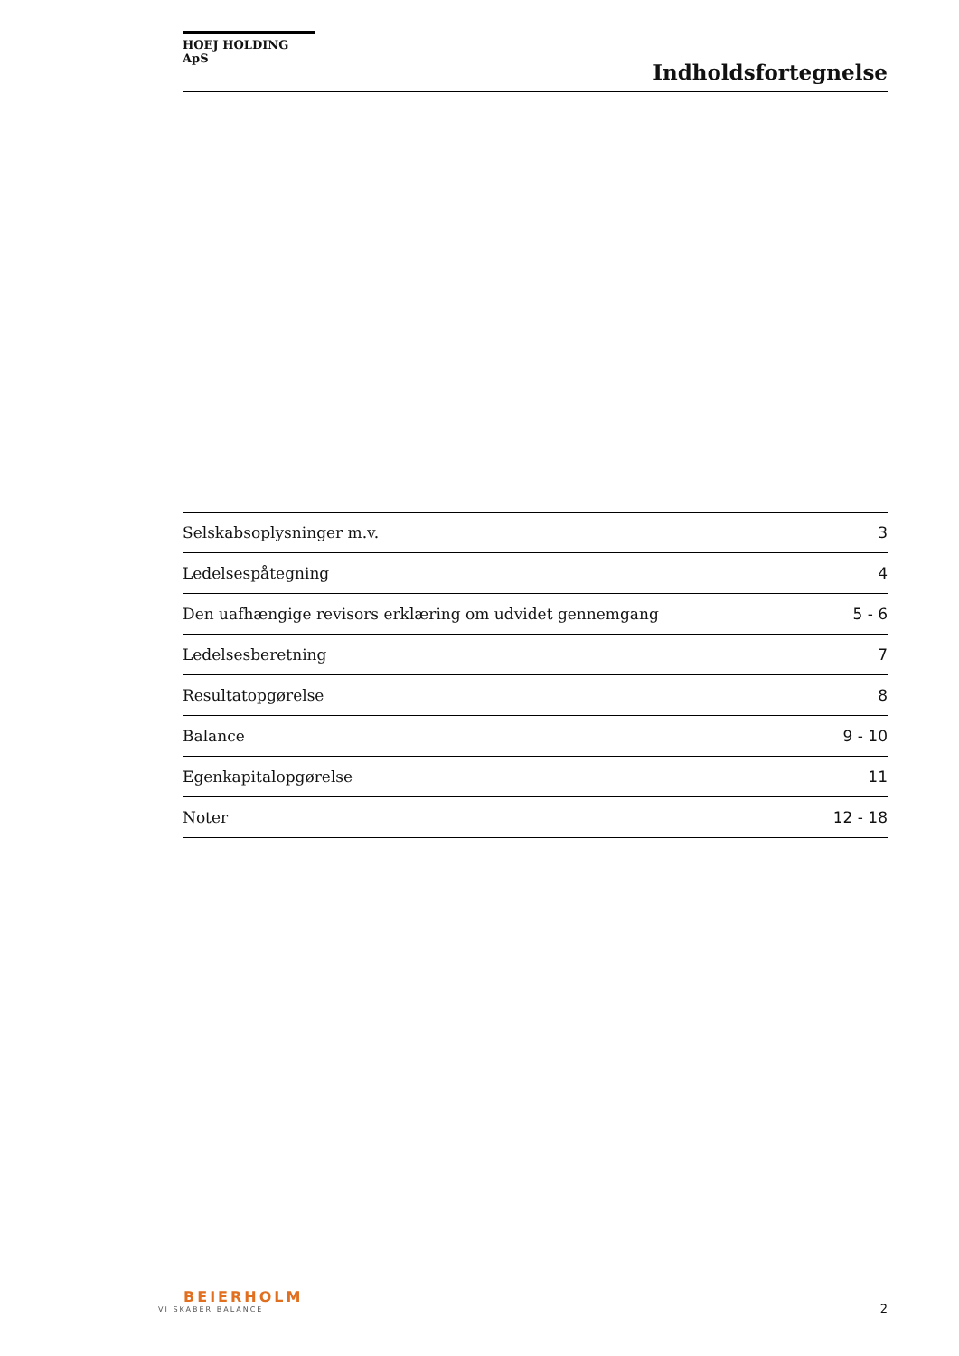HOEJ HOLDING ApS
Indholdsfortegnelse
| Selskabsoplysninger m.v. | 3 |
| Ledelsespåtegning | 4 |
| Den uafhængige revisors erklæring om udvidet gennemgang | 5 - 6 |
| Ledelsesberetning | 7 |
| Resultatopgørelse | 8 |
| Balance | 9 - 10 |
| Egenkapitalopgørelse | 11 |
| Noter | 12 - 18 |
BEIERHOLM
VI SKABER BALANCE
2